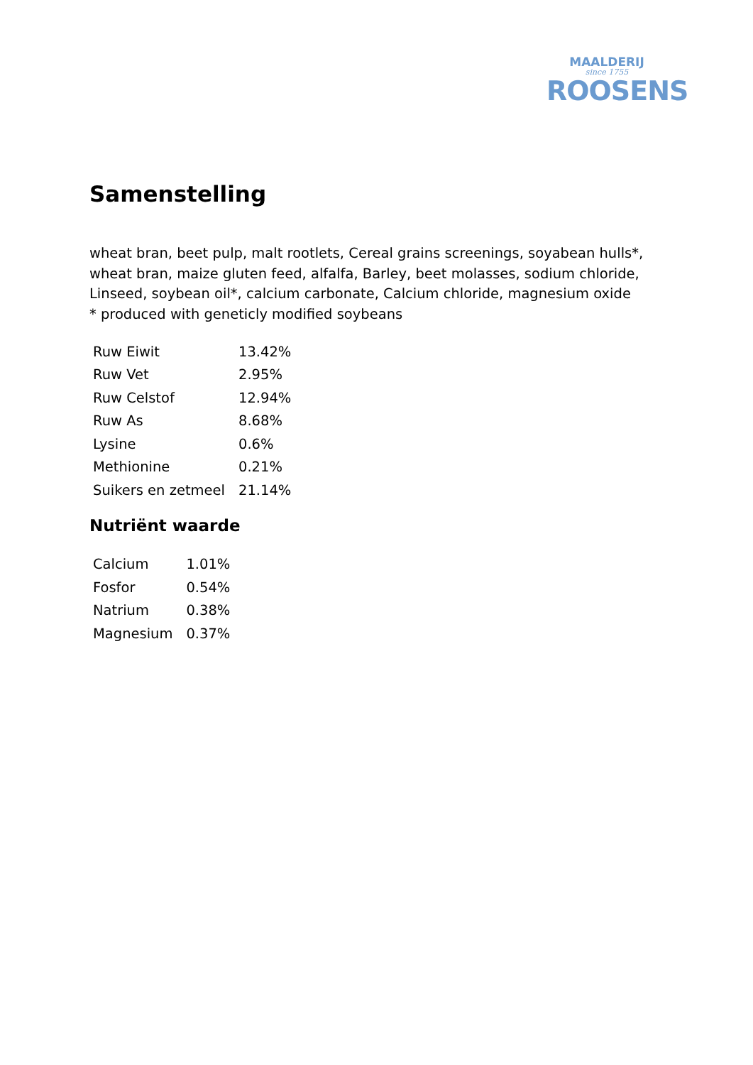MAALDERIJ
since 1755
ROOSENS
Samenstelling
wheat bran, beet pulp, malt rootlets, Cereal grains screenings, soyabean hulls*, wheat bran, maize gluten feed, alfalfa, Barley, beet molasses, sodium chloride, Linseed, soybean oil*, calcium carbonate, Calcium chloride, magnesium oxide
* produced with geneticly modified soybeans
| Ruw Eiwit | 13.42% |
| Ruw Vet | 2.95% |
| Ruw Celstof | 12.94% |
| Ruw As | 8.68% |
| Lysine | 0.6% |
| Methionine | 0.21% |
| Suikers en zetmeel | 21.14% |
Nutriënt waarde
| Calcium | 1.01% |
| Fosfor | 0.54% |
| Natrium | 0.38% |
| Magnesium | 0.37% |